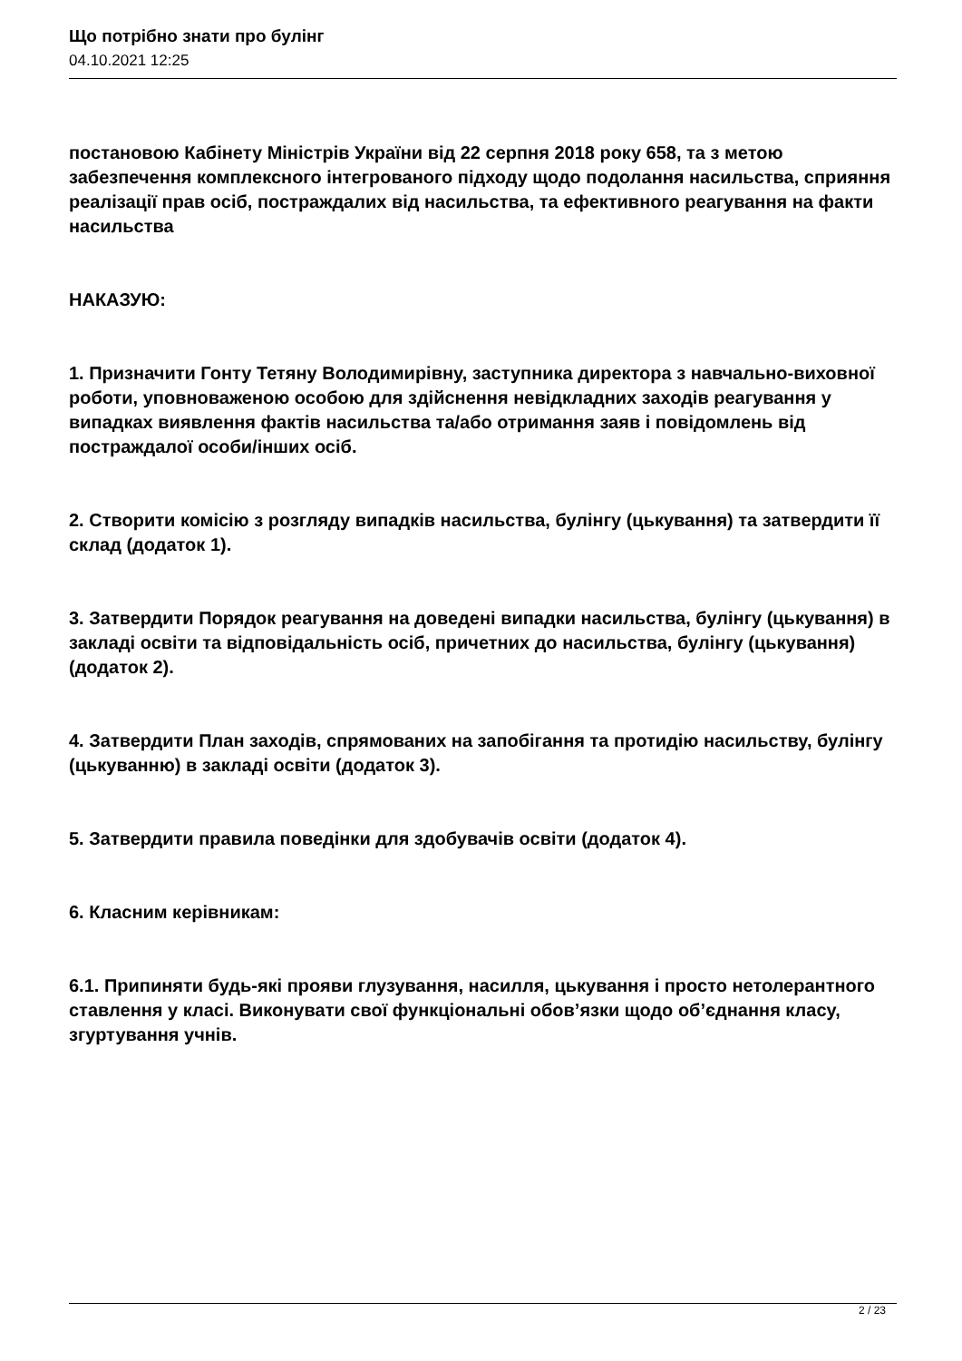Що потрібно знати про булінг
04.10.2021 12:25
постановою Кабінету Міністрів України від 22 серпня 2018 року 658, та з метою забезпечення комплексного інтегрованого підходу щодо подолання насильства, сприяння реалізації прав осіб, постраждалих від насильства, та ефективного реагування на факти насильства
НАКАЗУЮ:
1. Призначити Гонту Тетяну Володимирівну, заступника директора з навчально-виховної роботи, уповноваженою особою для здійснення невідкладних заходів реагування у випадках виявлення фактів насильства та/або отримання заяв і повідомлень від постраждалої особи/інших осіб.
2. Створити комісію з розгляду випадків насильства, булінгу (цькування) та затвердити її склад (додаток 1).
3. Затвердити Порядок реагування на доведені випадки насильства, булінгу (цькування) в закладі освіти та відповідальність осіб, причетних до насильства, булінгу (цькування) (додаток 2).
4. Затвердити План заходів, спрямованих на запобігання та протидію насильству, булінгу (цькуванню) в закладі освіти (додаток 3).
5. Затвердити правила поведінки для здобувачів освіти (додаток 4).
6. Класним керівникам:
6.1. Припиняти будь-які прояви глузування, насилля, цькування і просто нетолерантного ставлення у класі. Виконувати свої функціональні обов’язки щодо об’єднання класу, згуртування учнів.
2 / 23